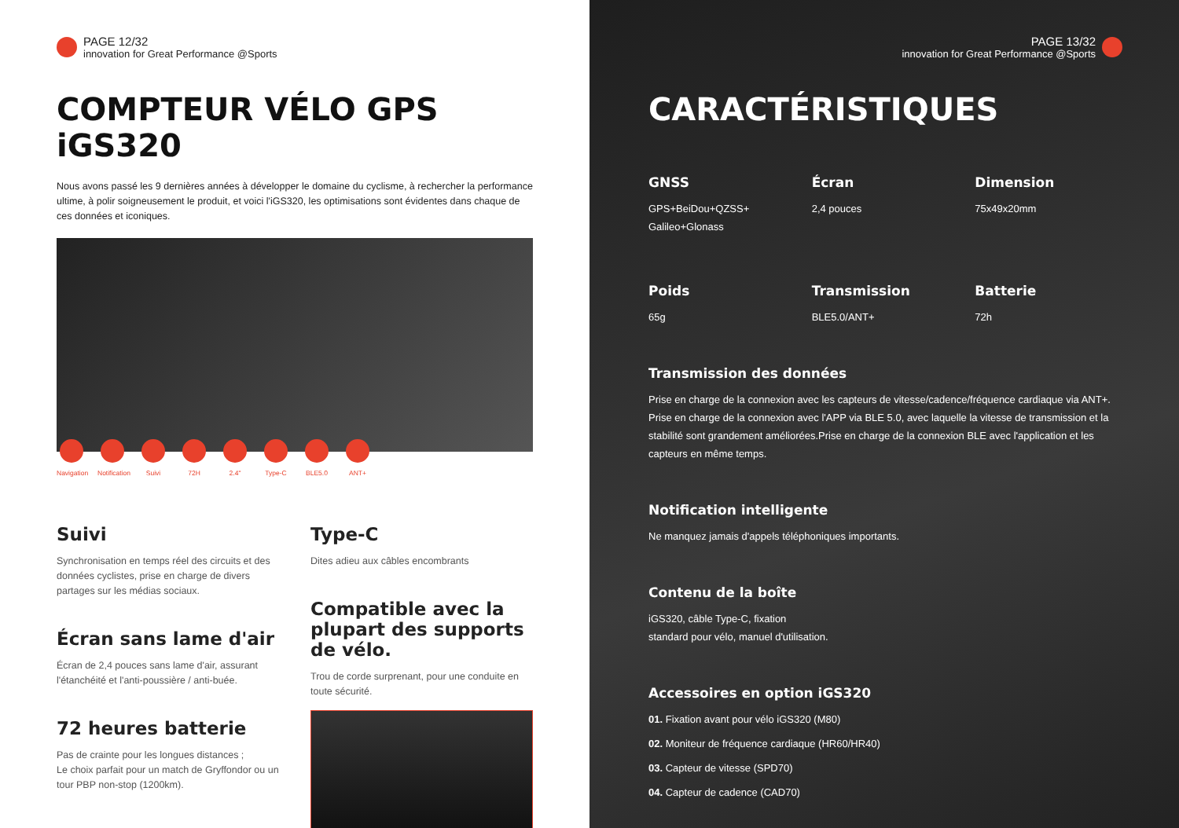PAGE 12/32
innovation for Great Performance @Sports
COMPTEUR VÉLO GPS iGS320
Nous avons passé les 9 dernières années à développer le domaine du cyclisme, à rechercher la performance ultime, à polir soigneusement le produit, et voici l'iGS320, les optimisations sont évidentes dans chaque de ces données et iconiques.
Navigation
Notification
Suivi 72H 2.4" Type-C BLE5.0 ANT+
Suivi
Synchronisation en temps réel des circuits et des données cyclistes, prise en charge de divers partages sur les médias sociaux.
Écran sans lame d'air
Écran de 2,4 pouces sans lame d'air, assurant l'étanchéité et l'anti-poussière / anti-buée.
72 heures batterie
Pas de crainte pour les longues distances ;
Le choix parfait pour un match de Gryffondor ou un tour PBP non-stop (1200km).
Type-C
Dites adieu aux câbles encombrants
Compatible avec la plupart des supports de vélo.
Trou de corde surprenant, pour une conduite en toute sécurité.
PAGE 13/32
innovation for Great Performance @Sports
CARACTÉRISTIQUES
GNSS
GPS+BeiDou+QZSS+
Galileo+Glonass
Écran
2,4 pouces
Dimension
75x49x20mm
Poids
65g
Transmission
BLE5.0/ANT+
Batterie
72h
Transmission des données
Prise en charge de la connexion avec les capteurs de vitesse/cadence/fréquence cardiaque via ANT+. Prise en charge de la connexion avec l'APP via BLE 5.0, avec laquelle la vitesse de transmission et la stabilité sont grandement améliorées.Prise en charge de la connexion BLE avec l'application et les capteurs en même temps.
Notification intelligente
Ne manquez jamais d'appels téléphoniques importants.
Contenu de la boîte
iGS320, câble Type-C, fixation
standard pour vélo, manuel d'utilisation.
Accessoires en option iGS320
01. Fixation avant pour vélo iGS320 (M80)
02. Moniteur de fréquence cardiaque (HR60/HR40)
03. Capteur de vitesse (SPD70)
04. Capteur de cadence (CAD70)